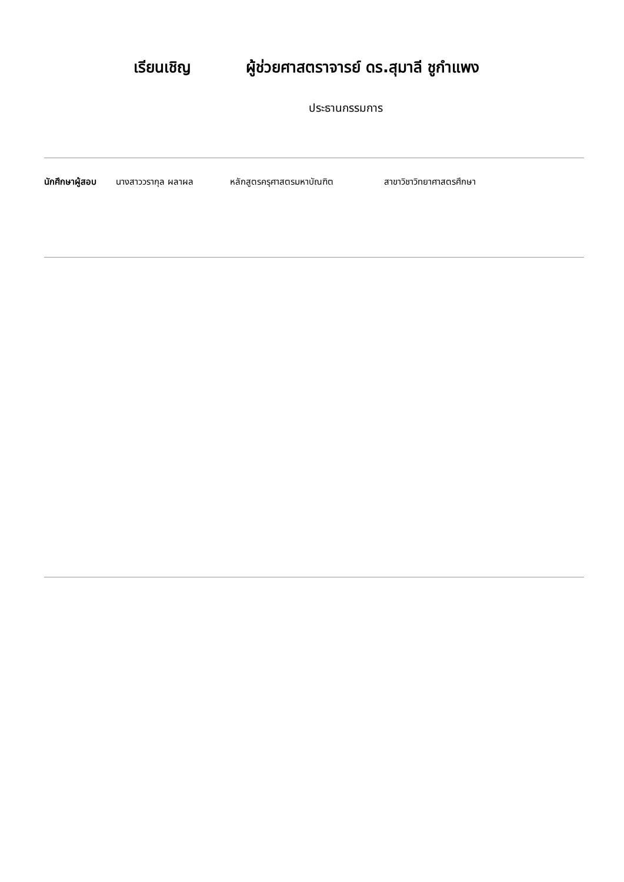เรียนเชิญ ผู้ช่วยศาสตราจารย์ ดร.สุมาลี ชูกำแพง
ประธานกรรมการ
นักศึกษาผู้สอบ นางสาววรากุล ผลาผล หลักสูตรครุศาสตรมหาบัณฑิต สาขาวิชาวิทยาศาสตรศึกษา